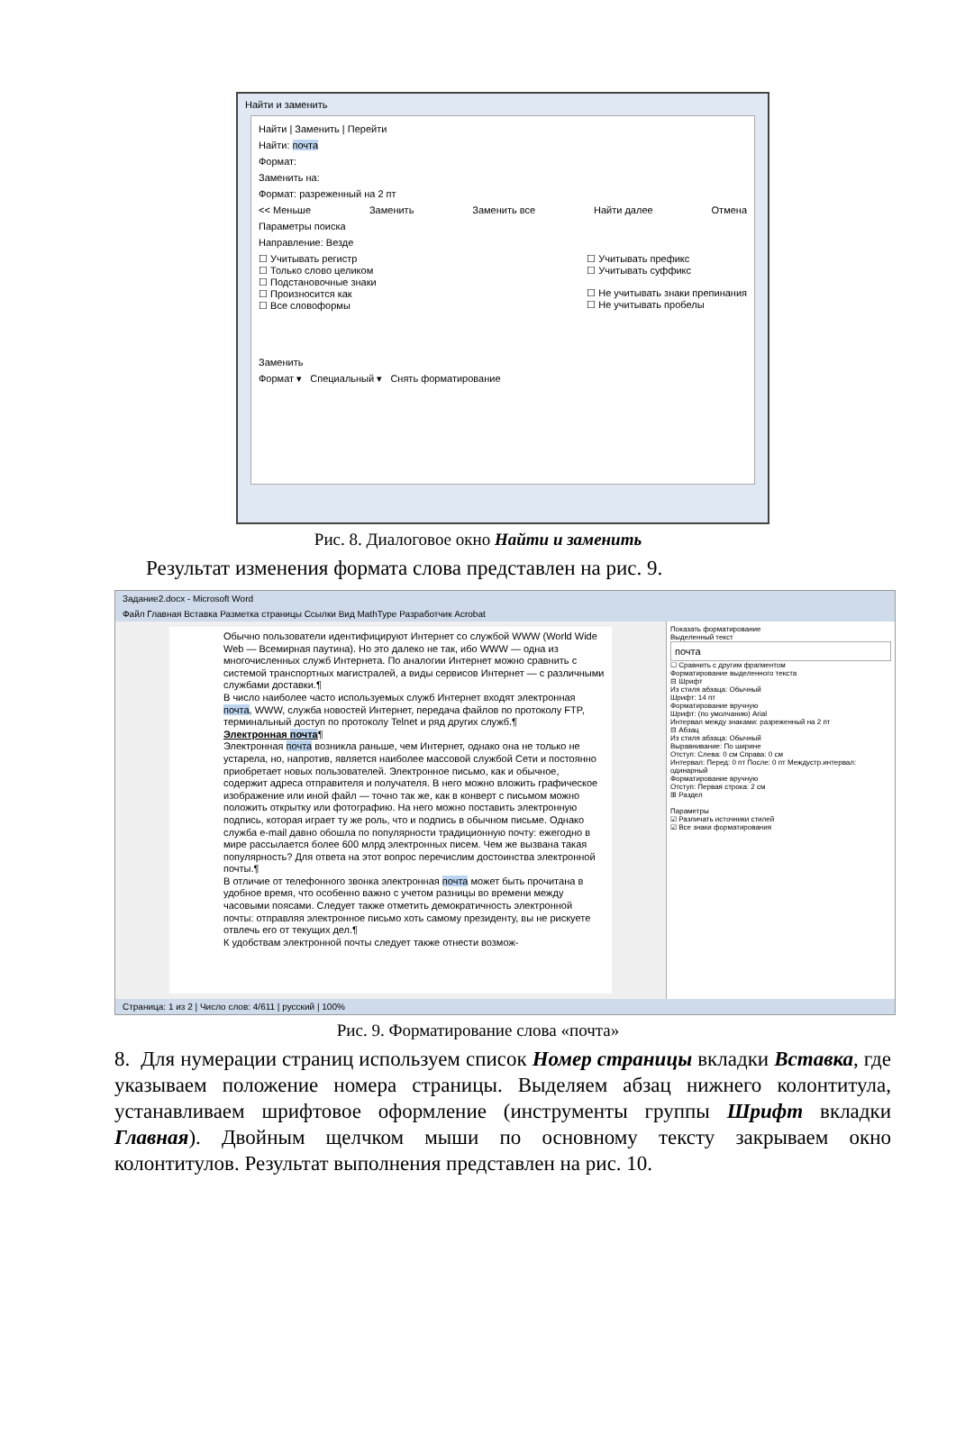Найти и заменить
Найти | Заменить | Перейти
Найти: почта
Формат:
Заменить на:
Формат: разреженный на 2 пт
<< Меньше Заменить Заменить все Найти далее Отмена
Параметры поиска
Направление: Везде
☐ Учитывать регистр
☐ Только слово целиком
☐ Подстановочные знаки
☐ Произносится как
☐ Все словоформы
☐ Учитывать префикс
☐ Учитывать суффикс
☐ Не учитывать знаки препинания
☐ Не учитывать пробелы
Заменить
Формат ▾ Специальный ▾ Снять форматирование
Рис. 8. Диалоговое окно Найти и заменить
Результат изменения формата слова представлен на рис. 9.
Задание2.docx - Microsoft Word
Файл Главная Вставка Разметка страницы Ссылки Вид MathType Разработчик Acrobat
Обычно пользователи идентифицируют Интернет со службой WWW (World Wide Web — Всемирная паутина). Но это далеко не так, ибо WWW — одна из многочисленных служб Интернета. По аналогии Интернет можно сравнить с системой транспортных магистралей, а виды сервисов Интернет — с различными службами доставки.¶
В число наиболее часто используемых служб Интернет входят электронная почта, WWW, служба новостей Интернет, передача файлов по протоколу FTP, терминальный доступ по протоколу Telnet и ряд других служб.¶
Электронная почта¶
Электронная почта возникла раньше, чем Интернет, однако она не только не устарела, но, напротив, является наиболее массовой службой Сети и постоянно приобретает новых пользователей. Электронное письмо, как и обычное, содержит адреса отправителя и получателя. В него можно вложить графическое изображение или иной файл — точно так же, как в конверт с письмом можно положить открытку или фотографию. На него можно поставить электронную подпись, которая играет ту же роль, что и подпись в обычном письме. Однако служба e-mail давно обошла по популярности традиционную почту: ежегодно в мире рассылается более 600 млрд электронных писем. Чем же вызвана такая популярность? Для ответа на этот вопрос перечислим достоинства электронной почты.¶
В отличие от телефонного звонка электронная почта может быть прочитана в удобное время, что особенно важно с учетом разницы во времени между часовыми поясами. Следует также отметить демократичность электронной почты: отправляя электронное письмо хоть самому президенту, вы не рискуете отвлечь его от текущих дел.¶
К удобствам электронной почты следует также отнести возмож-
Показать форматирование
Выделенный текст
почта
☐ Сравнить с другим фрагментом
Форматирование выделенного текста
⊟ Шрифт
Из стиля абзаца: Обычный
Шрифт: 14 пт
Форматирование вручную
Шрифт: (по умолчанию) Arial
Интервал между знаками: разреженный на 2 пт
⊟ Абзац
Из стиля абзаца: Обычный
Выравнивание: По ширине
Отступ: Слева: 0 см Справа: 0 см
Интервал: Перед: 0 пт После: 0 пт Междустр.интервал: одинарный
Форматирование вручную
Отступ: Первая строка: 2 см
⊞ Раздел
Параметры
☑ Различать источники стилей
☑ Все знаки форматирования
Страница: 1 из 2 | Число слов: 4/611 | русский | 100%
Рис. 9. Форматирование слова «почта»
8. Для нумерации страниц используем список Номер страницы вкладки Вставка, где указываем положение номера страницы. Выделяем абзац нижнего колонтитула, устанавливаем шрифтовое оформление (инструменты группы Шрифт вкладки Главная). Двойным щелчком мыши по основному тексту закрываем окно колонтитулов. Результат выполнения представлен на рис. 10.